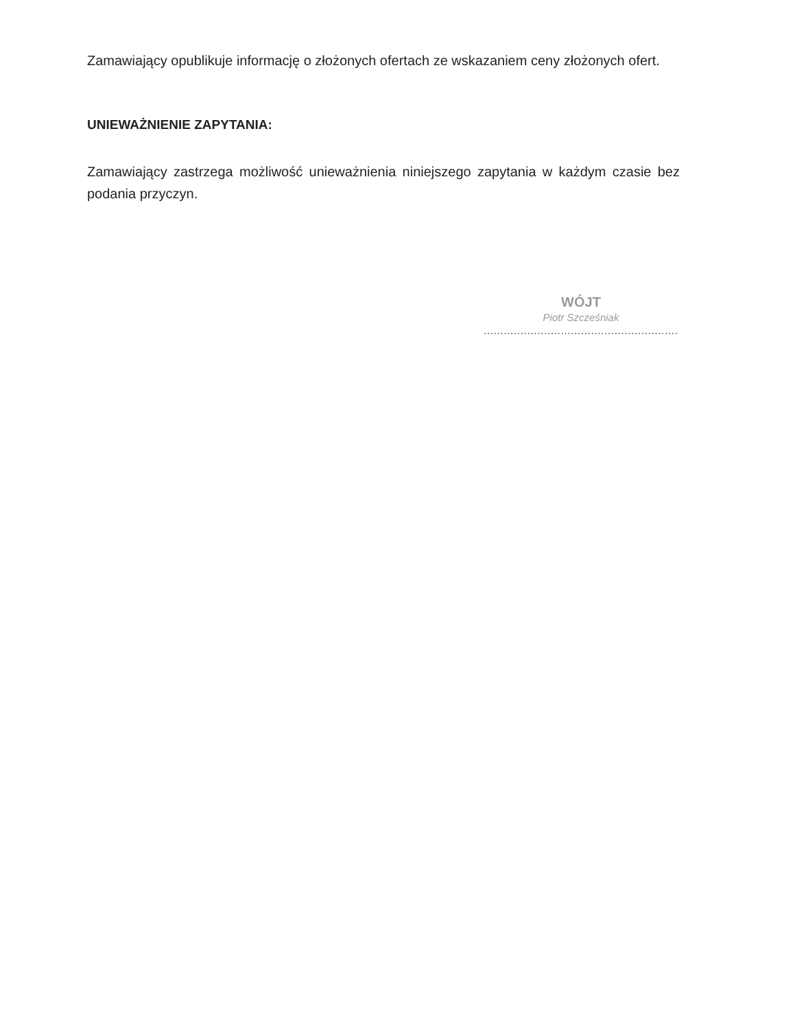Zamawiający opublikuje informację o złożonych ofertach ze wskazaniem ceny złożonych ofert.
UNIEWAŻNIENIE ZAPYTANIA:
Zamawiający zastrzega możliwość unieważnienia niniejszego zapytania w każdym czasie bez podania przyczyn.
WÓJT
Piotr Szcześniak
..........................................................